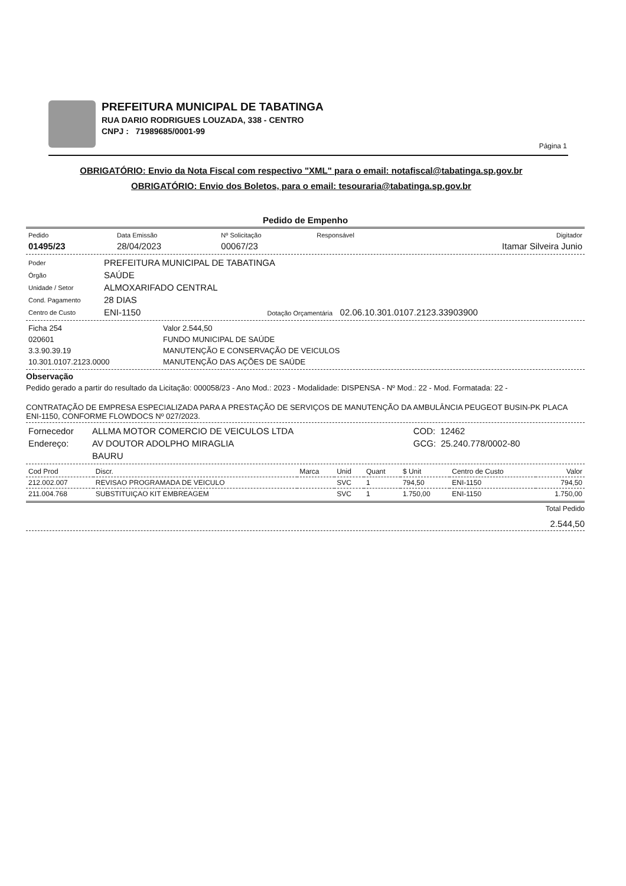PREFEITURA MUNICIPAL DE TABATINGA
RUA DARIO RODRIGUES LOUZADA, 338 - CENTRO
CNPJ : 71989685/0001-99
Página 1
OBRIGATÓRIO: Envio da Nota Fiscal com respectivo "XML" para o email: notafiscal@tabatinga.sp.gov.br
OBRIGATÓRIO: Envio dos Boletos, para o email: tesouraria@tabatinga.sp.gov.br
Pedido de Empenho
| Pedido | Data Emissão | Nº Solicitação | Responsável | Digitador |
| 01495/23 | 28/04/2023 | 00067/23 | | Itamar Silveira Junio |
| Poder | PREFEITURA MUNICIPAL DE TABATINGA |
| Órgão | SAÚDE |
| Unidade / Setor | ALMOXARIFADO CENTRAL |
| Cond. Pagamento | 28 DIAS |
| Centro de Custo | ENI-1150 Dotação Orçamentária 02.06.10.301.0107.2123.33903900 |
| Ficha 254 | Valor 2.544,50 |
| 020601 | FUNDO MUNICIPAL DE SAÚDE |
| 3.3.90.39.19 | MANUTENÇÃO E CONSERVAÇÃO DE VEICULOS |
| 10.301.0107.2123.0000 | MANUTENÇÃO DAS AÇÕES DE SAÚDE |
Observação
Pedido gerado a partir do resultado da Licitação: 000058/23 - Ano Mod.: 2023 - Modalidade: DISPENSA - Nº Mod.: 22 - Mod. Formatada: 22 -
CONTRATAÇÃO DE EMPRESA ESPECIALIZADA PARA A PRESTAÇÃO DE SERVIÇOS DE MANUTENÇÃO DA AMBULÂNCIA PEUGEOT BUSIN-PK PLACA ENI-1150, CONFORME FLOWDOCS Nº 027/2023.
| Fornecedor | ALLMA MOTOR COMERCIO DE VEICULOS LTDA | COD: 12462 |
| Endereço: | AV DOUTOR ADOLPHO MIRAGLIA | GCG: 25.240.778/0002-80 |
| | BAURU | |
| Cod Prod | Discr. | Marca | Unid | Quant | $ Unit | Centro de Custo | Valor |
| --- | --- | --- | --- | --- | --- | --- | --- |
| 212.002.007 | REVISAO PROGRAMADA DE VEICULO | | SVC | 1 | 794,50 | ENI-1150 | 794,50 |
| 211.004.768 | SUBSTITUIÇAO KIT EMBREAGEM | | SVC | 1 | 1.750,00 | ENI-1150 | 1.750,00 |
Total Pedido
2.544,50